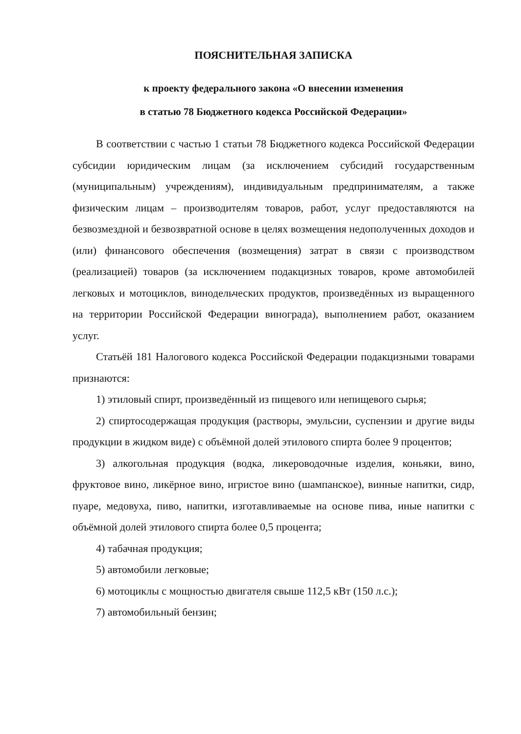ПОЯСНИТЕЛЬНАЯ ЗАПИСКА
к проекту федерального закона «О внесении изменения
в статью 78 Бюджетного кодекса Российской Федерации»
В соответствии с частью 1 статьи 78 Бюджетного кодекса Российской Федерации субсидии юридическим лицам (за исключением субсидий государственным (муниципальным) учреждениям), индивидуальным предпринимателям, а также физическим лицам – производителям товаров, работ, услуг предоставляются на безвозмездной и безвозвратной основе в целях возмещения недополученных доходов и (или) финансового обеспечения (возмещения) затрат в связи с производством (реализацией) товаров (за исключением подакцизных товаров, кроме автомобилей легковых и мотоциклов, винодельческих продуктов, произведённых из выращенного на территории Российской Федерации винограда), выполнением работ, оказанием услуг.
Статьёй 181 Налогового кодекса Российской Федерации подакцизными товарами признаются:
1) этиловый спирт, произведённый из пищевого или непищевого сырья;
2) спиртосодержащая продукция (растворы, эмульсии, суспензии и другие виды продукции в жидком виде) с объёмной долей этилового спирта более 9 процентов;
3) алкогольная продукция (водка, ликероводочные изделия, коньяки, вино, фруктовое вино, ликёрное вино, игристое вино (шампанское), винные напитки, сидр, пуаре, медовуха, пиво, напитки, изготавливаемые на основе пива, иные напитки с объёмной долей этилового спирта более 0,5 процента;
4) табачная продукция;
5) автомобили легковые;
6) мотоциклы с мощностью двигателя свыше 112,5 кВт (150 л.с.);
7) автомобильный бензин;